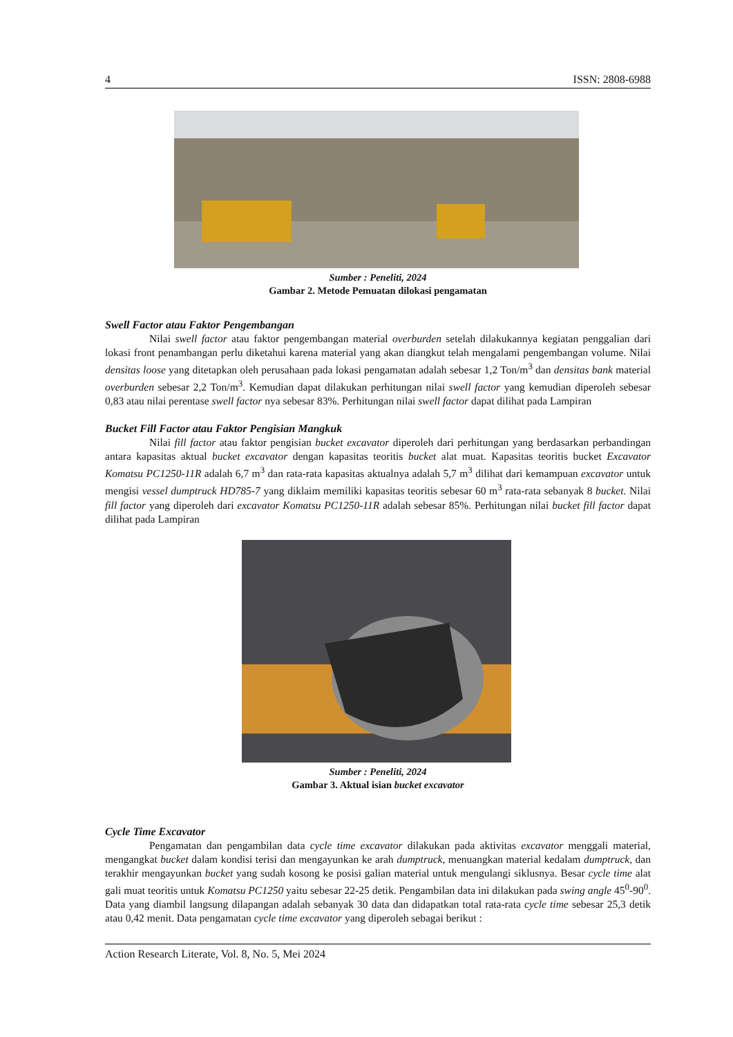4 ISSN: 2808-6988
Sumber : Peneliti, 2024
Gambar 2. Metode Pemuatan dilokasi pengamatan
Swell Factor atau Faktor Pengembangan
Nilai swell factor atau faktor pengembangan material overburden setelah dilakukannya kegiatan penggalian dari lokasi front penambangan perlu diketahui karena material yang akan diangkut telah mengalami pengembangan volume. Nilai densitas loose yang ditetapkan oleh perusahaan pada lokasi pengamatan adalah sebesar 1,2 Ton/m<sup>3</sup> dan densitas bank material overburden sebesar 2,2 Ton/m<sup>3</sup>. Kemudian dapat dilakukan perhitungan nilai swell factor yang kemudian diperoleh sebesar 0,83 atau nilai perentase swell factor nya sebesar 83%. Perhitungan nilai swell factor dapat dilihat pada Lampiran
Bucket Fill Factor atau Faktor Pengisian Mangkuk
Nilai fill factor atau faktor pengisian bucket excavator diperoleh dari perhitungan yang berdasarkan perbandingan antara kapasitas aktual bucket excavator dengan kapasitas teoritis bucket alat muat. Kapasitas teoritis bucket Excavator Komatsu PC1250-11R adalah 6,7 m<sup>3</sup> dan rata-rata kapasitas aktualnya adalah 5,7 m<sup>3</sup> dilihat dari kemampuan excavator untuk mengisi vessel dumptruck HD785-7 yang diklaim memiliki kapasitas teoritis sebesar 60 m<sup>3</sup> rata-rata sebanyak 8 bucket. Nilai fill factor yang diperoleh dari excavator Komatsu PC1250-11R adalah sebesar 85%. Perhitungan nilai bucket fill factor dapat dilihat pada Lampiran
Sumber : Peneliti, 2024
Gambar 3. Aktual isian bucket excavator
Cycle Time Excavator
Pengamatan dan pengambilan data cycle time excavator dilakukan pada aktivitas excavator menggali material, mengangkat bucket dalam kondisi terisi dan mengayunkan ke arah dumptruck, menuangkan material kedalam dumptruck, dan terakhir mengayunkan bucket yang sudah kosong ke posisi galian material untuk mengulangi siklusnya. Besar cycle time alat gali muat teoritis untuk Komatsu PC1250 yaitu sebesar 22-25 detik. Pengambilan data ini dilakukan pada swing angle 45<sup>0</sup>-90<sup>0</sup>. Data yang diambil langsung dilapangan adalah sebanyak 30 data dan didapatkan total rata-rata cycle time sebesar 25,3 detik atau 0,42 menit. Data pengamatan cycle time excavator yang diperoleh sebagai berikut :
Action Research Literate, Vol. 8, No. 5, Mei 2024